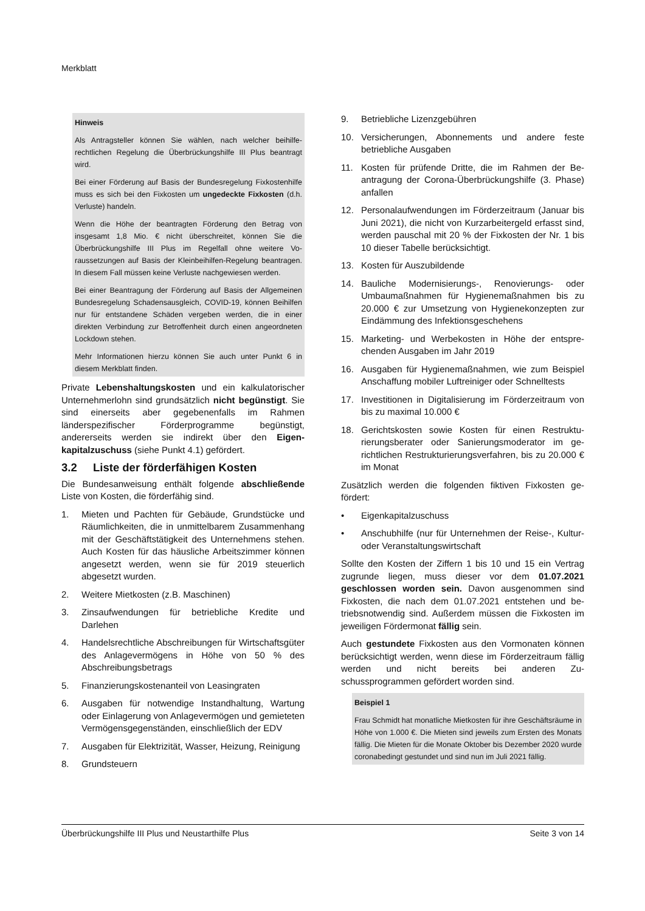Merkblatt
Hinweis
Als Antragsteller können Sie wählen, nach welcher beihilfe­rechtlichen Regelung die Überbrückungshilfe III Plus bean­tragt wird.
Bei einer Förderung auf Basis der Bundesregelung Fixkos­tenhilfe muss es sich bei den Fixkosten um ungedeckte Fixkosten (d.h. Verluste) handeln.
Wenn die Höhe der beantragten Förderung den Betrag von insgesamt 1,8 Mio. € nicht überschreitet, können Sie die Überbrückungshilfe III Plus im Regelfall ohne weitere Vo­raussetzungen auf Basis der Kleinbeihilfen-Regelung bean­tragen. In diesem Fall müssen keine Verluste nachgewie­sen werden.
Bei einer Beantragung der Förderung auf Basis der Allge­meinen Bundesregelung Schadensausgleich, COVID-19, können Beihilfen nur für entstandene Schäden vergeben werden, die in einer direkten Verbindung zur Betroffenheit durch einen angeordneten Lockdown stehen.
Mehr Informationen hierzu können Sie auch unter Punkt 6 in diesem Merkblatt finden.
Private Lebenshaltungskosten und ein kalkulatori­scher Unternehmerlohn sind grundsätzlich nicht be­günstigt. Sie sind einerseits aber gegebenenfalls im Rahmen länderspezifischer Förderprogramme begüns­tigt, andererseits werden sie indirekt über den Eigen­kapitalzuschuss (siehe Punkt 4.1) gefördert.
3.2 Liste der förderfähigen Kosten
Die Bundesanweisung enthält folgende abschließende Liste von Kosten, die förderfähig sind.
1. Mieten und Pachten für Gebäude, Grundstücke und Räumlichkeiten, die in unmittelbarem Zusam­menhang mit der Geschäftstätigkeit des Unter­nehmens stehen. Auch Kosten für das häusliche Arbeitszimmer können angesetzt werden, wenn sie für 2019 steuerlich abgesetzt wurden.
2. Weitere Mietkosten (z.B. Maschinen)
3. Zinsaufwendungen für betriebliche Kredite und Darlehen
4. Handelsrechtliche Abschreibungen für Wirtschafts­güter des Anlagevermögens in Höhe von 50 % des Abschreibungsbetrags
5. Finanzierungskostenanteil von Leasingraten
6. Ausgaben für notwendige Instandhaltung, Wartung oder Einlagerung von Anlagevermögen und gemie­teten Vermögensgegenständen, einschließlich der EDV
7. Ausgaben für Elektrizität, Wasser, Heizung, Reini­gung
8. Grundsteuern
9. Betriebliche Lizenzgebühren
10. Versicherungen, Abonnements und andere feste betriebliche Ausgaben
11. Kosten für prüfende Dritte, die im Rahmen der Be­antragung der Corona-Überbrückungshilfe (3. Pha­se) anfallen
12. Personalaufwendungen im Förderzeitraum (Januar bis Juni 2021), die nicht von Kurzarbeitergeld er­fasst sind, werden pauschal mit 20 % der Fixkosten der Nr. 1 bis 10 dieser Tabelle berücksichtigt.
13. Kosten für Auszubildende
14. Bauliche Modernisierungs-, Renovierungs- oder Umbaumaßnahmen für Hygienemaßnahmen bis zu 20.000 € zur Umsetzung von Hygienekonzepten zur Eindämmung des Infektionsgeschehens
15. Marketing- und Werbekosten in Höhe der entspre­chenden Ausgaben im Jahr 2019
16. Ausgaben für Hygienemaßnahmen, wie zum Bei­spiel Anschaffung mobiler Luftreiniger oder Schnelltests
17. Investitionen in Digitalisierung im Förderzeitraum von bis zu maximal 10.000 €
18. Gerichtskosten sowie Kosten für einen Restruktu­rierungsberater oder Sanierungsmoderator im ge­richtlichen Restrukturierungsverfahren, bis zu 20.000 € im Monat
Zusätzlich werden die folgenden fiktiven Fixkosten ge­fördert:
• Eigenkapitalzuschuss
• Anschubhilfe (nur für Unternehmen der Reise-, Kul­tur- oder Veranstaltungswirtschaft
Sollte den Kosten der Ziffern 1 bis 10 und 15 ein Ver­trag zugrunde liegen, muss dieser vor dem 01.07.2021 geschlossen worden sein. Davon ausgenommen sind Fixkosten, die nach dem 01.07.2021 entstehen und be­triebsnotwendig sind. Außerdem müssen die Fixkosten im jeweiligen Fördermonat fällig sein.
Auch gestundete Fixkosten aus den Vormonaten kön­nen berücksichtigt werden, wenn diese im Förderzeit­raum fällig werden und nicht bereits bei anderen Zu­schussprogrammen gefördert worden sind.
Beispiel 1
Frau Schmidt hat monatliche Mietkosten für ihre Geschäfts­räume in Höhe von 1.000 €. Die Mieten sind jeweils zum Ersten des Monats fällig. Die Mieten für die Monate Okto­ber bis Dezember 2020 wurde coronabedingt gestundet und sind nun im Juli 2021 fällig.
Überbrückungshilfe III Plus und Neustarthilfe Plus Seite 3 von 14